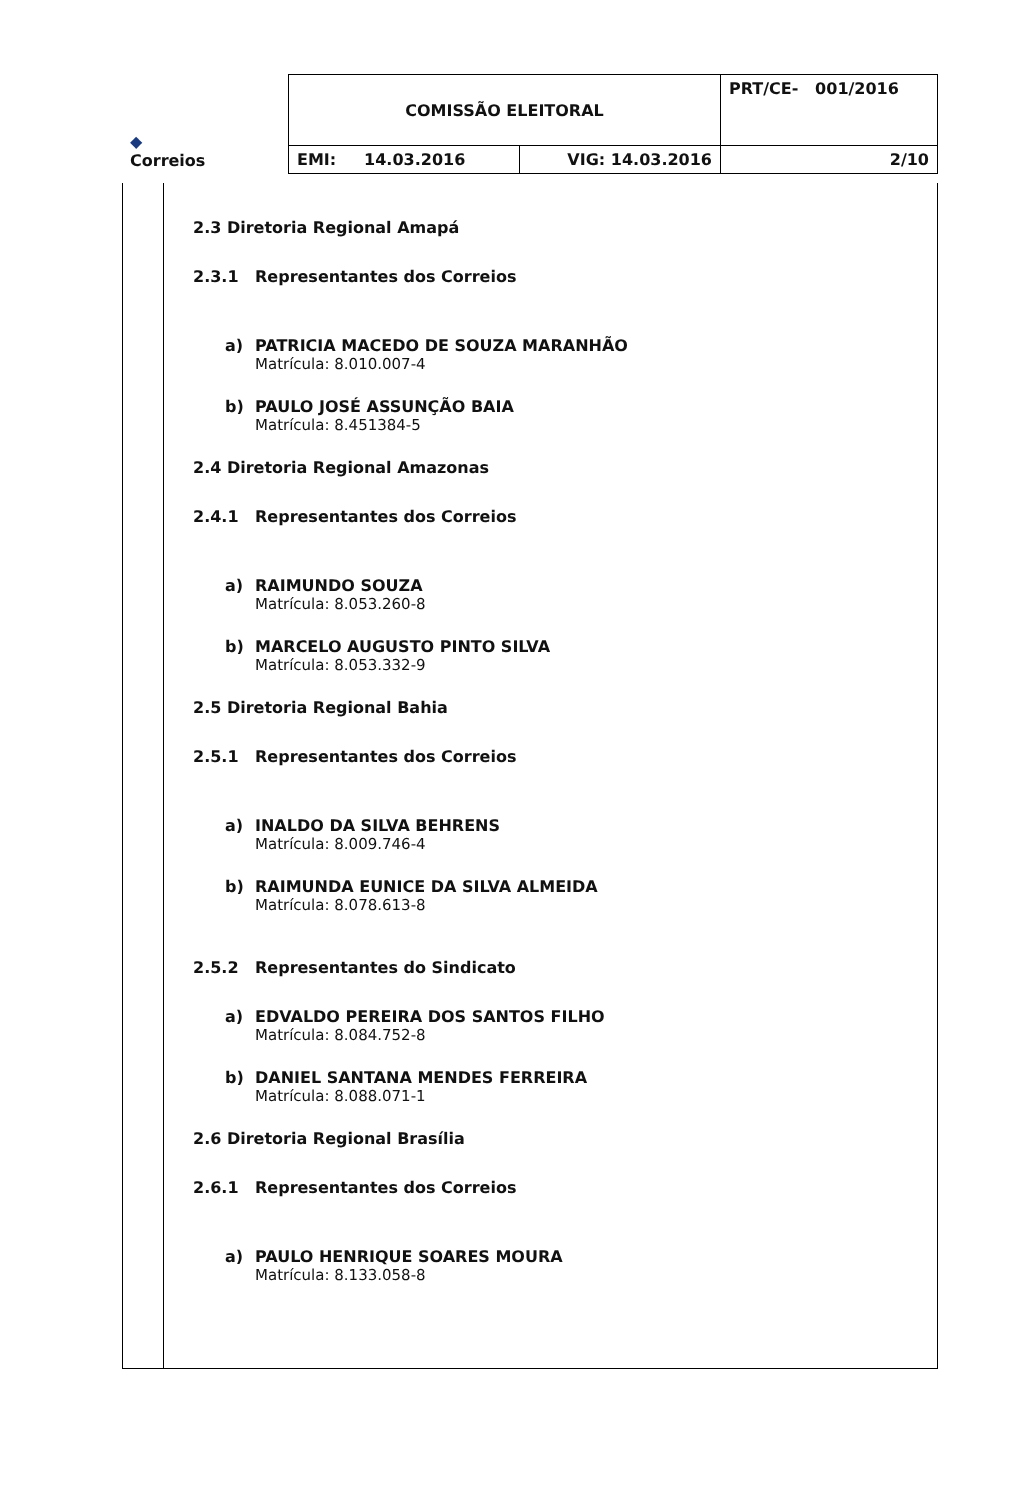| ◆ Correios | COMISSÃO ELEITORAL | | PRT/CE- 001/2016 |
| | EMI: 14.03.2016 | VIG: 14.03.2016 | 2/10 |
2.3 Diretoria Regional Amapá
2.3.1 Representantes dos Correios
a) PATRICIA MACEDO DE SOUZA MARANHÃO
Matrícula: 8.010.007-4
b) PAULO JOSÉ ASSUNÇÃO BAIA
Matrícula: 8.451384-5
2.4 Diretoria Regional Amazonas
2.4.1 Representantes dos Correios
a) RAIMUNDO SOUZA
Matrícula: 8.053.260-8
b) MARCELO AUGUSTO PINTO SILVA
Matrícula: 8.053.332-9
2.5 Diretoria Regional Bahia
2.5.1 Representantes dos Correios
a) INALDO DA SILVA BEHRENS
Matrícula: 8.009.746-4
b) RAIMUNDA EUNICE DA SILVA ALMEIDA
Matrícula: 8.078.613-8
2.5.2 Representantes do Sindicato
a) EDVALDO PEREIRA DOS SANTOS FILHO
Matrícula: 8.084.752-8
b) DANIEL SANTANA MENDES FERREIRA
Matrícula: 8.088.071-1
2.6 Diretoria Regional Brasília
2.6.1 Representantes dos Correios
a) PAULO HENRIQUE SOARES MOURA
Matrícula: 8.133.058-8